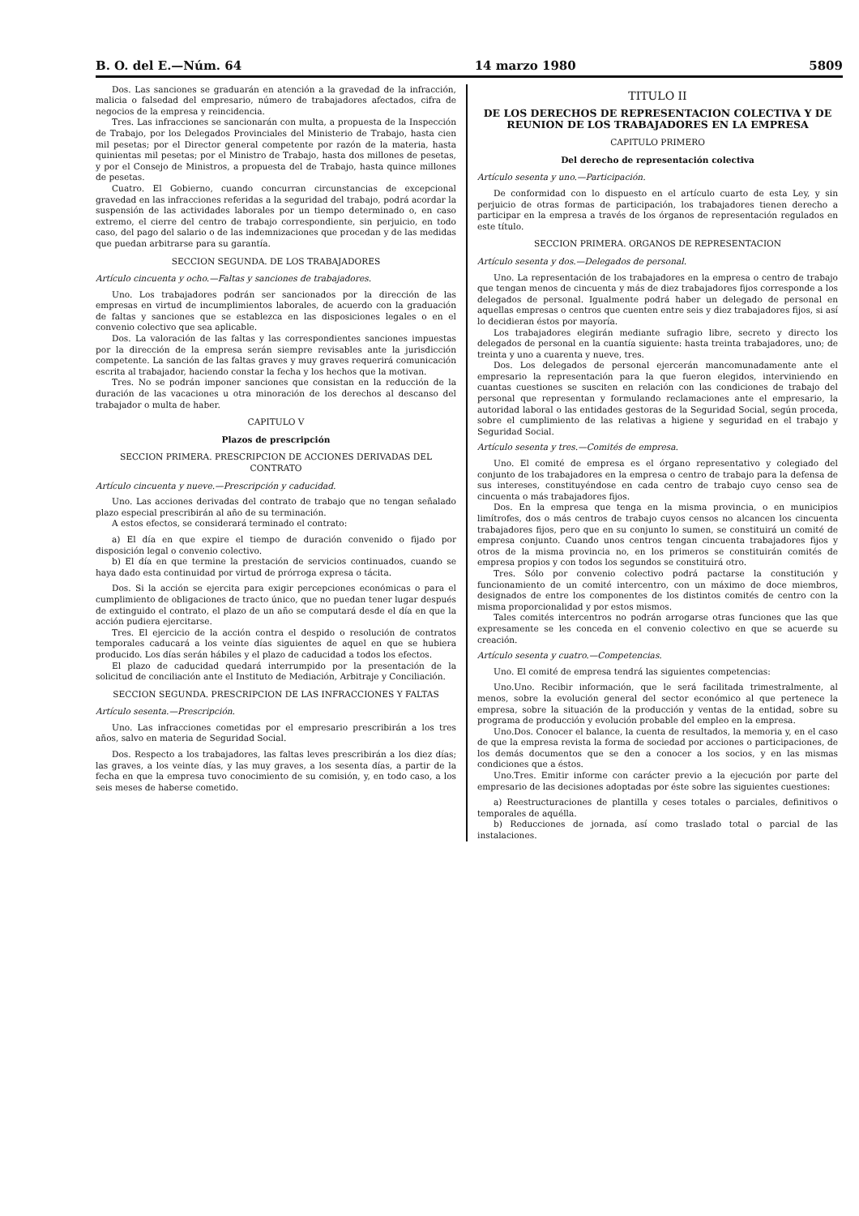B. O. del E.—Núm. 64 14 marzo 1980 5809
Dos. Las sanciones se graduarán en atención a la gravedad de la infracción, malicia o falsedad del empresario, número de trabajadores afectados, cifra de negocios de la empresa y reincidencia.
Tres. Las infracciones se sancionarán con multa, a propuesta de la Inspección de Trabajo, por los Delegados Provinciales del Ministerio de Trabajo, hasta cien mil pesetas; por el Director general competente por razón de la materia, hasta quinientas mil pesetas; por el Ministro de Trabajo, hasta dos millones de pesetas, y por el Consejo de Ministros, a propuesta del de Trabajo, hasta quince millones de pesetas.
Cuatro. El Gobierno, cuando concurran circunstancias de excepcional gravedad en las infracciones referidas a la seguridad del trabajo, podrá acordar la suspensión de las actividades laborales por un tiempo determinado o, en caso extremo, el cierre del centro de trabajo correspondiente, sin perjuicio, en todo caso, del pago del salario o de las indemnizaciones que procedan y de las medidas que puedan arbitrarse para su garantía.
SECCION SEGUNDA. DE LOS TRABAJADORES
Artículo cincuenta y ocho.—Faltas y sanciones de trabajadores.
Uno. Los trabajadores podrán ser sancionados por la dirección de las empresas en virtud de incumplimientos laborales, de acuerdo con la graduación de faltas y sanciones que se establezca en las disposiciones legales o en el convenio colectivo que sea aplicable.
Dos. La valoración de las faltas y las correspondientes sanciones impuestas por la dirección de la empresa serán siempre revisables ante la jurisdicción competente. La sanción de las faltas graves y muy graves requerirá comunicación escrita al trabajador, haciendo constar la fecha y los hechos que la motivan.
Tres. No se podrán imponer sanciones que consistan en la reducción de la duración de las vacaciones u otra minoración de los derechos al descanso del trabajador o multa de haber.
CAPITULO V
Plazos de prescripción
SECCION PRIMERA. PRESCRIPCION DE ACCIONES DERIVADAS DEL CONTRATO
Artículo cincuenta y nueve.—Prescripción y caducidad.
Uno. Las acciones derivadas del contrato de trabajo que no tengan señalado plazo especial prescribirán al año de su terminación.
A estos efectos, se considerará terminado el contrato:
a) El día en que expire el tiempo de duración convenido o fijado por disposición legal o convenio colectivo.
b) El día en que termine la prestación de servicios continuados, cuando se haya dado esta continuidad por virtud de prórroga expresa o tácita.
Dos. Si la acción se ejercita para exigir percepciones económicas o para el cumplimiento de obligaciones de tracto único, que no puedan tener lugar después de extinguido el contrato, el plazo de un año se computará desde el día en que la acción pudiera ejercitarse.
Tres. El ejercicio de la acción contra el despido o resolución de contratos temporales caducará a los veinte días siguientes de aquel en que se hubiera producido. Los días serán hábiles y el plazo de caducidad a todos los efectos.
El plazo de caducidad quedará interrumpido por la presentación de la solicitud de conciliación ante el Instituto de Mediación, Arbitraje y Conciliación.
SECCION SEGUNDA. PRESCRIPCION DE LAS INFRACCIONES Y FALTAS
Artículo sesenta.—Prescripción.
Uno. Las infracciones cometidas por el empresario prescribirán a los tres años, salvo en materia de Seguridad Social.
Dos. Respecto a los trabajadores, las faltas leves prescribirán a los diez días; las graves, a los veinte días, y las muy graves, a los sesenta días, a partir de la fecha en que la empresa tuvo conocimiento de su comisión, y, en todo caso, a los seis meses de haberse cometido.
TITULO II
DE LOS DERECHOS DE REPRESENTACION COLECTIVA Y DE REUNION DE LOS TRABAJADORES EN LA EMPRESA
CAPITULO PRIMERO
Del derecho de representación colectiva
Artículo sesenta y uno.—Participación.
De conformidad con lo dispuesto en el artículo cuarto de esta Ley, y sin perjuicio de otras formas de participación, los trabajadores tienen derecho a participar en la empresa a través de los órganos de representación regulados en este título.
SECCION PRIMERA. ORGANOS DE REPRESENTACION
Artículo sesenta y dos.—Delegados de personal.
Uno. La representación de los trabajadores en la empresa o centro de trabajo que tengan menos de cincuenta y más de diez trabajadores fijos corresponde a los delegados de personal. Igualmente podrá haber un delegado de personal en aquellas empresas o centros que cuenten entre seis y diez trabajadores fijos, si así lo decidieran éstos por mayoría.
Los trabajadores elegirán mediante sufragio libre, secreto y directo los delegados de personal en la cuantía siguiente: hasta treinta trabajadores, uno; de treinta y uno a cuarenta y nueve, tres.
Dos. Los delegados de personal ejercerán mancomunadamente ante el empresario la representación para la que fueron elegidos, interviniendo en cuantas cuestiones se susciten en relación con las condiciones de trabajo del personal que representan y formulando reclamaciones ante el empresario, la autoridad laboral o las entidades gestoras de la Seguridad Social, según proceda, sobre el cumplimiento de las relativas a higiene y seguridad en el trabajo y Seguridad Social.
Artículo sesenta y tres.—Comités de empresa.
Uno. El comité de empresa es el órgano representativo y colegiado del conjunto de los trabajadores en la empresa o centro de trabajo para la defensa de sus intereses, constituyéndose en cada centro de trabajo cuyo censo sea de cincuenta o más trabajadores fijos.
Dos. En la empresa que tenga en la misma provincia, o en municipios limítrofes, dos o más centros de trabajo cuyos censos no alcancen los cincuenta trabajadores fijos, pero que en su conjunto lo sumen, se constituirá un comité de empresa conjunto. Cuando unos centros tengan cincuenta trabajadores fijos y otros de la misma provincia no, en los primeros se constituirán comités de empresa propios y con todos los segundos se constituirá otro.
Tres. Sólo por convenio colectivo podrá pactarse la constitución y funcionamiento de un comité intercentro, con un máximo de doce miembros, designados de entre los componentes de los distintos comités de centro con la misma proporcionalidad y por estos mismos.
Tales comités intercentros no podrán arrogarse otras funciones que las que expresamente se les conceda en el convenio colectivo en que se acuerde su creación.
Artículo sesenta y cuatro.—Competencias.
Uno. El comité de empresa tendrá las siguientes competencias:
Uno.Uno. Recibir información, que le será facilitada trimestralmente, al menos, sobre la evolución general del sector económico al que pertenece la empresa, sobre la situación de la producción y ventas de la entidad, sobre su programa de producción y evolución probable del empleo en la empresa.
Uno.Dos. Conocer el balance, la cuenta de resultados, la memoria y, en el caso de que la empresa revista la forma de sociedad por acciones o participaciones, de los demás documentos que se den a conocer a los socios, y en las mismas condiciones que a éstos.
Uno.Tres. Emitir informe con carácter previo a la ejecución por parte del empresario de las decisiones adoptadas por éste sobre las siguientes cuestiones:
a) Reestructuraciones de plantilla y ceses totales o parciales, definitivos o temporales de aquélla.
b) Reducciones de jornada, así como traslado total o parcial de las instalaciones.